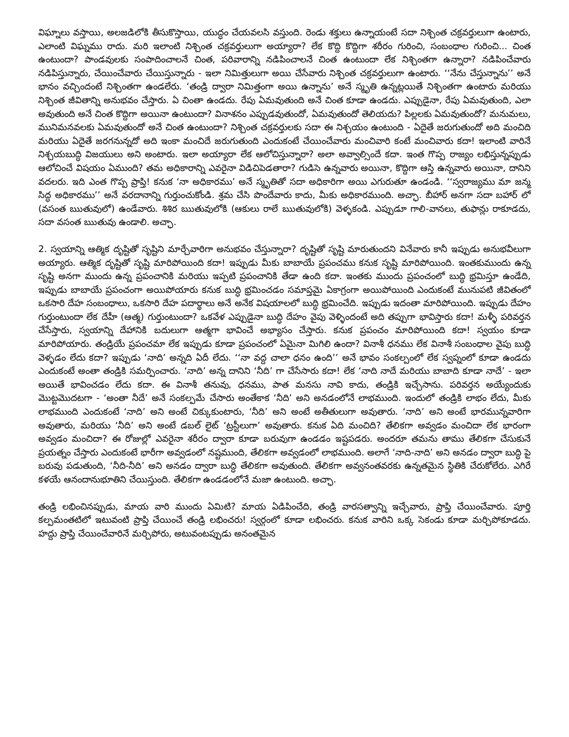విఘ్నాలు వస్తాయి, అలజడిలోకి తీసుకొస్తాయి, యుద్ధం చేయవలసి వస్తుంది. రెండు శక్తులు ఉన్నాయంటే సదా నిశ్చింత చక్రవర్తులుగా ఉంటారు, ఎలాంటి విఘ్నము రాదు. మరి ఇలాంటి నిశ్చింత చక్రవర్తులుగా అయ్యారా? లేక కొద్ది కొద్దిగా శరీరం గురించి, సంబంధాల గురించి... చింత ఉంటుందా? పాండవులకు సంపాదించాలనే చింత, పరివారాన్ని నడిపించాలనే చింత ఉంటుందా లేక నిశ్చింతగా ఉన్నారా? నడిపించేవారు నడిపిస్తున్నారు, చేయించేవారు చేయిస్తున్నారు - ఇలా నిమిత్తులుగా అయి చేసేవారు నిశ్చింత చక్రవర్తులుగా ఉంటారు. ‘‘నేను చేస్తున్నాను’’ అనే భానం వచ్చిందంటే నిశ్చింతగా ఉండలేరు. ‘తండ్రి ద్వారా నిమిత్తంగా అయి ఉన్నాను’ అనే స్మృతి ఉన్నట్లయితే నిశ్చింతగా ఉంటారు మరియు నిశ్చింత జీవితాన్ని అనుభవం చేస్తారు. ఏ చింతా ఉండదు. రేపు ఏమవుతుంది అనే చింత కూడా ఉండదు. ఎప్పుడైనా, రేపు ఏమవుతుంది, ఎలా అవుతుంది అనే చింత కొద్దిగా అయినా ఉంటుందా? వినాశనం ఎప్పుడవుతుందో, ఏమవుతుందో తెలియదు? పిల్లలకు ఏమవుతుందో? మనుమలు, మునిమనవలకు ఏమవుతుందో అనే చింత ఉంటుందా? నిశ్చింత చక్రవర్తులకు సదా ఈ నిశ్చయం ఉంటుంది - ఏదైతే జరుగుతుందో అది మంచిది మరియు ఏదైతే జరగనున్నదో అది ఇంకా మంచిదే జరుగుతుంది ఎందుకంటే చేయించేవారు మంచివారి కంటే మంచివారు కదా! ఇలాంటి వారినే నిశ్చయబుద్ధి విజయులు అని అంటారు. ఇలా అయ్యారా లేక ఆలోచిస్తున్నారా? అలా అవ్వాల్సిందే కదా. ఇంత గొప్ప రాజ్యం లభిస్తున్నప్పుడు ఆలోచించే విషయం ఏముంది? తమ అధికారాన్ని ఎవరైనా విడిచిపెడతారా? గుడిసె ఉన్నవారు అయినా, కొద్దిగా ఆస్తి ఉన్నవారు అయినా, దానిని వదలరు. ఇది ఎంత గొప్ప ప్రాప్తి! కనుక ‘నా అధికారము’ అనే స్మృతితో సదా అధికారిగా అయి ఎగురుతూ ఉండండి. ‘‘స్వరాజ్యము మా జన్మ సిద్ధ అధికారము’’ అనే వరదానాన్ని గుర్తుంచుకోండి. శ్రమ చేసి పొందేవారు కాదు, మీకు అధికారముంది. అచ్ఛా. బీహార్ అనగా సదా బహార్ లో (వసంత ఋతువులో) ఉండేవారు. శిశిర ఋతువులోకి (ఆకులు రాలే ఋతువులోకి) వెళ్ళకండి. ఎప్పుడూ గాలి-వానలు, తుఫాన్లు రాకూడదు, సదా వసంత ఋతువు ఉండాలి. అచ్ఛా.
2. స్వయాన్ని ఆత్మిక దృష్టితో సృష్టిని మార్చేవారిగా అనుభవం చేస్తున్నారా? దృష్టితో సృష్టి మారుతుందని వినేవారు కానీ ఇప్పుడు అనుభవీలుగా అయ్యారు. ఆత్మిక దృష్టితో సృష్టి మారిపోయింది కదా! ఇప్పుడు మీకు బాబాయే ప్రపంచము కనుక సృష్టి మారిపోయింది. ఇంతకుముందు ఉన్న సృష్టి అనగా ముందు ఉన్న ప్రపంచానికి మరియు ఇప్పటి ప్రపంచానికి తేడా ఉంది కదా. ఇంతకు ముందు ప్రపంచంలో బుద్ధి భ్రమిస్తూ ఉండేది, ఇప్పుడు బాబాయే ప్రపంచంగా అయిపోయారు కనుక బుద్ధి భ్రమించడం సమాప్తమై ఏకాగ్రంగా అయిపోయింది ఎందుకంటే మునుపటి జీవితంలో ఒకసారి దేహ సంబంధాలు, ఒకసారి దేహ పదార్థాలు అనే అనేక విషయాలలో బుద్ధి భ్రమించేది. ఇప్పుడు ఇదంతా మారిపోయింది. ఇప్పుడు దేహం గుర్తుంటుందా లేక దేహీ (ఆత్మ) గుర్తుంటుందా? ఒకవేళ ఎప్పుడైనా బుద్ధి దేహం వైపు వెళ్ళిందంటే అది తప్పుగా భావిస్తారు కదా! మళ్ళీ పరివర్తన చేసేస్తారు, స్వయాన్ని దేహానికి బదులుగా ఆత్మగా భావించే అభ్యాసం చేస్తారు. కనుక ప్రపంచం మారిపోయింది కదా! స్వయం కూడా మారిపోయారు. తండ్రియే ప్రపంచమా లేక ఇప్పుడు కూడా ప్రపంచంలో ఏమైనా మిగిలి ఉందా? వినాశీ ధనము లేక వినాశీ సంబంధాల వైపు బుద్ధి వెళ్ళడం లేదు కదా? ఇప్పుడు ‘నాది’ అన్నది ఏదీ లేదు. ‘‘నా వద్ద చాలా ధనం ఉంది’’ అనే భావం సంకల్పంలో లేక స్వప్నంలో కూడా ఉండదు ఎందుకంటే అంతా తండ్రికి సమర్పించారు. ‘నాది’ అన్న దానిని ‘నీది’ గా చేసేసారు కదా! లేక ‘నాది నాదే మరియు బాబాది కూడా నాదే’ - ఇలా అయితే భావించడం లేదు కదా. ఈ వినాశీ తనువు, ధనము, పాత మనసు నావి కాదు, తండ్రికి ఇచ్చేసాను. పరివర్తన అయ్యేందుకు మొట్టమొదటగా - ‘అంతా నీదే’ అనే సంకల్పమే చేసారు అంతేకాక ‘నీది’ అని అనడంలోనే లాభముంది. ఇందులో తండ్రికి లాభం లేదు, మీకు లాభముంది ఎందుకంటే ‘నాది’ అని అంటే చిక్కుకుంటారు, ‘నీది’ అని అంటే అతీతులుగా అవుతారు. ‘నాది’ అని అంటే భారమున్నవారిగా అవుతారు, మరియు ‘నీది’ అని అంటే డబల్ లైట్ ‘ట్రస్టీలుగా’ అవుతారు. కనుక ఏది మంచిది? తేలికగా అవ్వడం మంచిదా లేక భారంగా అవ్వడం మంచిదా? ఈ రోజుల్లో ఎవరైనా శరీరం ద్వారా కూడా బరువుగా ఉండడం ఇష్టపడరు. అందరూ తమను తాము తేలికగా చేసుకునే ప్రయత్నం చేస్తారు ఎందుకంటే భారీగా అవ్వడంలో నష్టముంది, తేలికగా అవ్వడంలో లాభముంది. అలాగే ‘నాది-నాది’ అని అనడం ద్వారా బుద్ధి పై బరువు పడుతుంది, ‘నీది-నీది’ అని అనడం ద్వారా బుద్ధి తేలికగా అవుతుంది. తేలికగా అవ్వనంతవరకు ఉన్నతమైన స్థితికి చేరుకోలేరు. ఎగిరే కళయే ఆనందానుభూతిని చేయిస్తుంది. తేలికగా ఉండడంలోనే మజా ఉంటుంది. అచ్ఛా.
తండ్రి లభించినప్పుడు, మాయ వారి ముందు ఏమిటి? మాయ ఏడిపించేది, తండ్రి వారసత్వాన్ని ఇచ్చేవారు, ప్రాప్తి చేయించేవారు. పూర్తి కల్పమంతటిలో ఇటువంటి ప్రాప్తి చేయించే తండ్రి లభించరు! స్వర్గంలో కూడా లభించరు. కనుక వారిని ఒక్క సెకండు కూడా మర్చిపోకూడదు. హద్దు ప్రాప్తి చేయించేవారినే మర్చిపోరు, అటువంటప్పుడు అనంతమైన